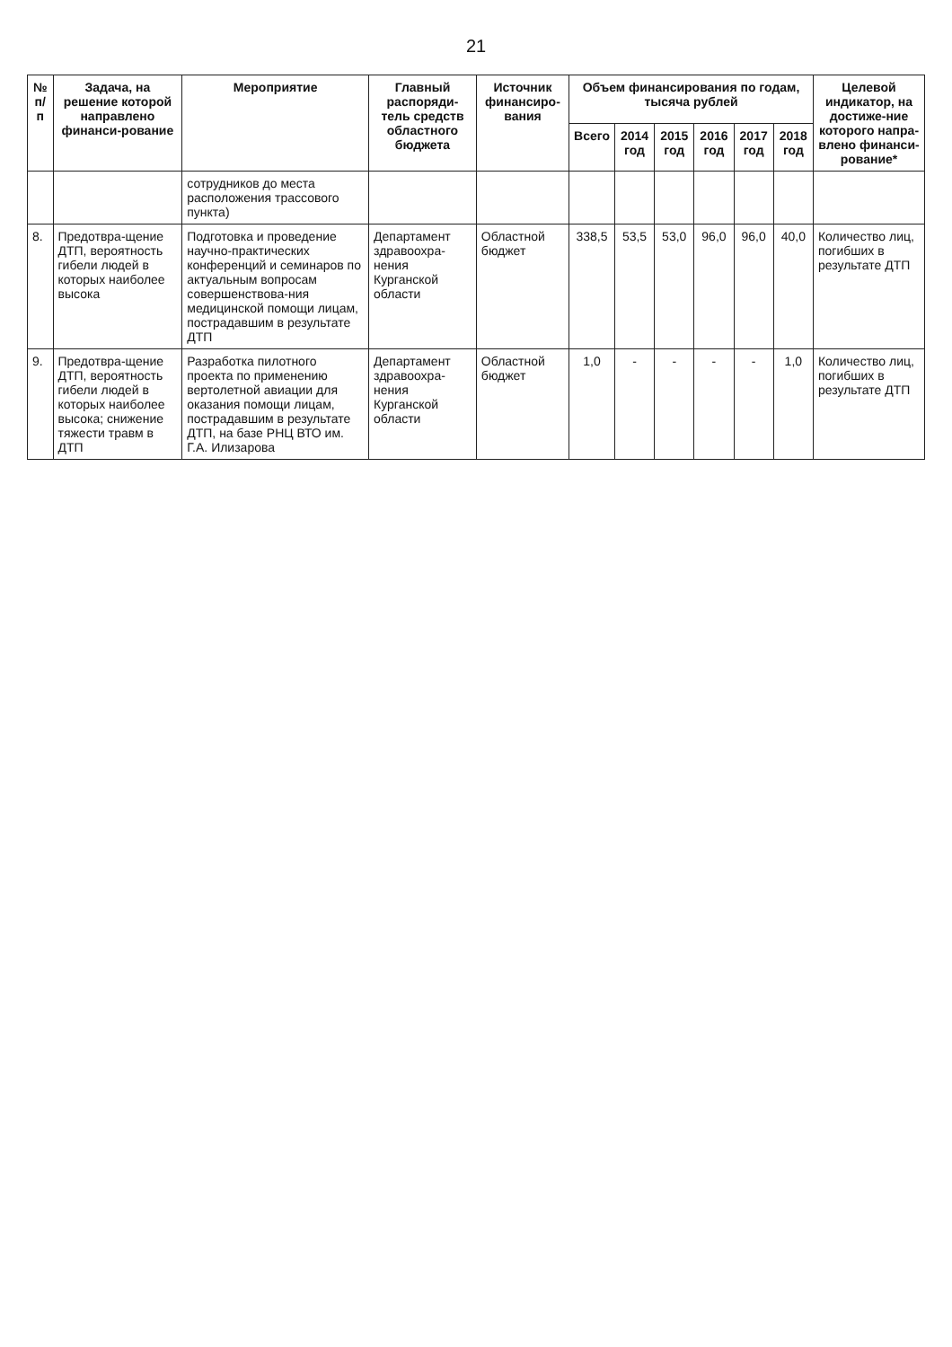21
| № п/п | Задача, на решение которой направлено финанси-рование | Мероприятие | Главный распоряди-тель средств областного бюджета | Источник финансиро-вания | Объем финансирования по годам, тысяча рублей | | | | | | Целевой индикатор, на достиже-ние которого напра-влено финанси-рование* |
| --- | --- | --- | --- | --- | --- | --- | --- | --- | --- | --- | --- |
| | | | | | Всего | 2014 год | 2015 год | 2016 год | 2017 год | 2018 год | |
| | | сотрудников до места расположения трассового пункта) | | | | | | | | | |
| 8. | Предотвра-щение ДТП, вероятность гибели людей в которых наиболее высока | Подготовка и проведение научно-практических конференций и семинаров по актуальным вопросам совершенствова-ния медицинской помощи лицам, пострадавшим в результате ДТП | Департамент здравоохра-нения Курганской области | Областной бюджет | 338,5 | 53,5 | 53,0 | 96,0 | 96,0 | 40,0 | Количество лиц, погибших в результате ДТП |
| 9. | Предотвра-щение ДТП, вероятность гибели людей в которых наиболее высока; снижение тяжести травм в ДТП | Разработка пилотного проекта по применению вертолетной авиации для оказания помощи лицам, пострадавшим в результате ДТП, на базе РНЦ ВТО им. Г.А. Илизарова | Департамент здравоохра-нения Курганской области | Областной бюджет | 1,0 | - | - | - | - | 1,0 | Количество лиц, погибших в результате ДТП |